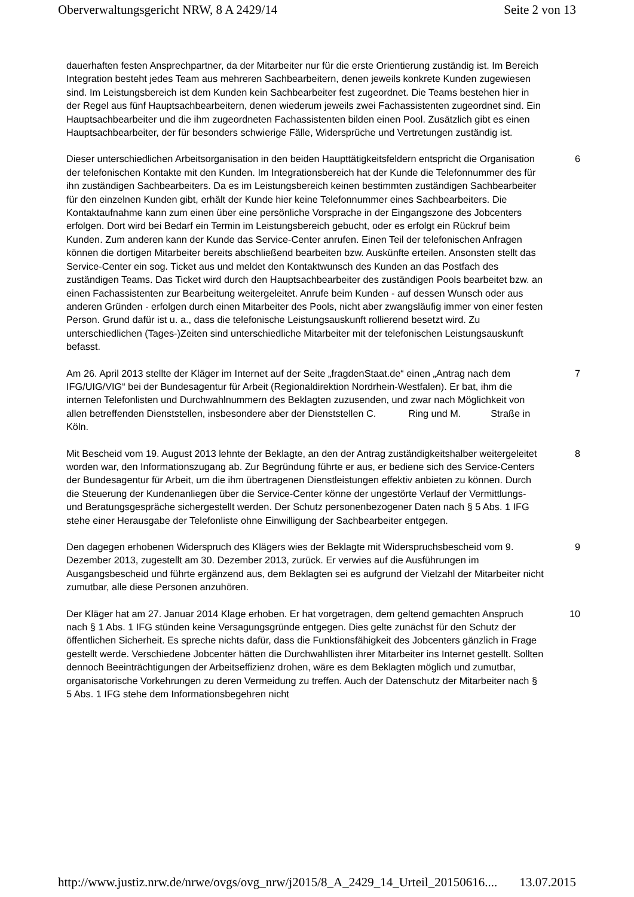Oberverwaltungsgericht NRW, 8 A 2429/14 Seite 2 von 13
dauerhaften festen Ansprechpartner, da der Mitarbeiter nur für die erste Orientierung zuständig ist. Im Bereich Integration besteht jedes Team aus mehreren Sachbearbeitern, denen jeweils konkrete Kunden zugewiesen sind. Im Leistungsbereich ist dem Kunden kein Sachbearbeiter fest zugeordnet. Die Teams bestehen hier in der Regel aus fünf Hauptsachbearbeitern, denen wiederum jeweils zwei Fachassistenten zugeordnet sind. Ein Hauptsachbearbeiter und die ihm zugeordneten Fachassistenten bilden einen Pool. Zusätzlich gibt es einen Hauptsachbearbeiter, der für besonders schwierige Fälle, Widersprüche und Vertretungen zuständig ist.
Dieser unterschiedlichen Arbeitsorganisation in den beiden Haupttätigkeitsfeldern entspricht die Organisation der telefonischen Kontakte mit den Kunden. Im Integrationsbereich hat der Kunde die Telefonnummer des für ihn zuständigen Sachbearbeiters. Da es im Leistungsbereich keinen bestimmten zuständigen Sachbearbeiter für den einzelnen Kunden gibt, erhält der Kunde hier keine Telefonnummer eines Sachbearbeiters. Die Kontaktaufnahme kann zum einen über eine persönliche Vorsprache in der Eingangszone des Jobcenters erfolgen. Dort wird bei Bedarf ein Termin im Leistungsbereich gebucht, oder es erfolgt ein Rückruf beim Kunden. Zum anderen kann der Kunde das Service-Center anrufen. Einen Teil der telefonischen Anfragen können die dortigen Mitarbeiter bereits abschließend bearbeiten bzw. Auskünfte erteilen. Ansonsten stellt das Service-Center ein sog. Ticket aus und meldet den Kontaktwunsch des Kunden an das Postfach des zuständigen Teams. Das Ticket wird durch den Hauptsachbearbeiter des zuständigen Pools bearbeitet bzw. an einen Fachassistenten zur Bearbeitung weitergeleitet. Anrufe beim Kunden - auf dessen Wunsch oder aus anderen Gründen - erfolgen durch einen Mitarbeiter des Pools, nicht aber zwangsläufig immer von einer festen Person. Grund dafür ist u. a., dass die telefonische Leistungsauskunft rollierend besetzt wird. Zu unterschiedlichen (Tages-)Zeiten sind unterschiedliche Mitarbeiter mit der telefonischen Leistungsauskunft befasst.
6
Am 26. April 2013 stellte der Kläger im Internet auf der Seite „fragdenStaat.de“ einen „Antrag nach dem IFG/UIG/VIG“ bei der Bundesagentur für Arbeit (Regionaldirektion Nordrhein-Westfalen). Er bat, ihm die internen Telefonlisten und Durchwahlnummern des Beklagten zuzusenden, und zwar nach Möglichkeit von allen betreffenden Dienststellen, insbesondere aber der Dienststellen C. Ring und M. Straße in Köln.
7
Mit Bescheid vom 19. August 2013 lehnte der Beklagte, an den der Antrag zuständigkeitshalber weitergeleitet worden war, den Informationszugang ab. Zur Begründung führte er aus, er bediene sich des Service-Centers der Bundesagentur für Arbeit, um die ihm übertragenen Dienstleistungen effektiv anbieten zu können. Durch die Steuerung der Kundenanliegen über die Service-Center könne der ungestörte Verlauf der Vermittlungs- und Beratungsgespräche sichergestellt werden. Der Schutz personenbezogener Daten nach § 5 Abs. 1 IFG stehe einer Herausgabe der Telefonliste ohne Einwilligung der Sachbearbeiter entgegen.
8
Den dagegen erhobenen Widerspruch des Klägers wies der Beklagte mit Widerspruchsbescheid vom 9. Dezember 2013, zugestellt am 30. Dezember 2013, zurück. Er verwies auf die Ausführungen im Ausgangsbescheid und führte ergänzend aus, dem Beklagten sei es aufgrund der Vielzahl der Mitarbeiter nicht zumutbar, alle diese Personen anzuhören.
9
Der Kläger hat am 27. Januar 2014 Klage erhoben. Er hat vorgetragen, dem geltend gemachten Anspruch nach § 1 Abs. 1 IFG stünden keine Versagungsgründe entgegen. Dies gelte zunächst für den Schutz der öffentlichen Sicherheit. Es spreche nichts dafür, dass die Funktionsfähigkeit des Jobcenters gänzlich in Frage gestellt werde. Verschiedene Jobcenter hätten die Durchwahllisten ihrer Mitarbeiter ins Internet gestellt. Sollten dennoch Beeinträchtigungen der Arbeitseffizienz drohen, wäre es dem Beklagten möglich und zumutbar, organisatorische Vorkehrungen zu deren Vermeidung zu treffen. Auch der Datenschutz der Mitarbeiter nach § 5 Abs. 1 IFG stehe dem Informationsbegehren nicht
10
http://www.justiz.nrw.de/nrwe/ovgs/ovg_nrw/j2015/8_A_2429_14_Urteil_20150616.... 13.07.2015